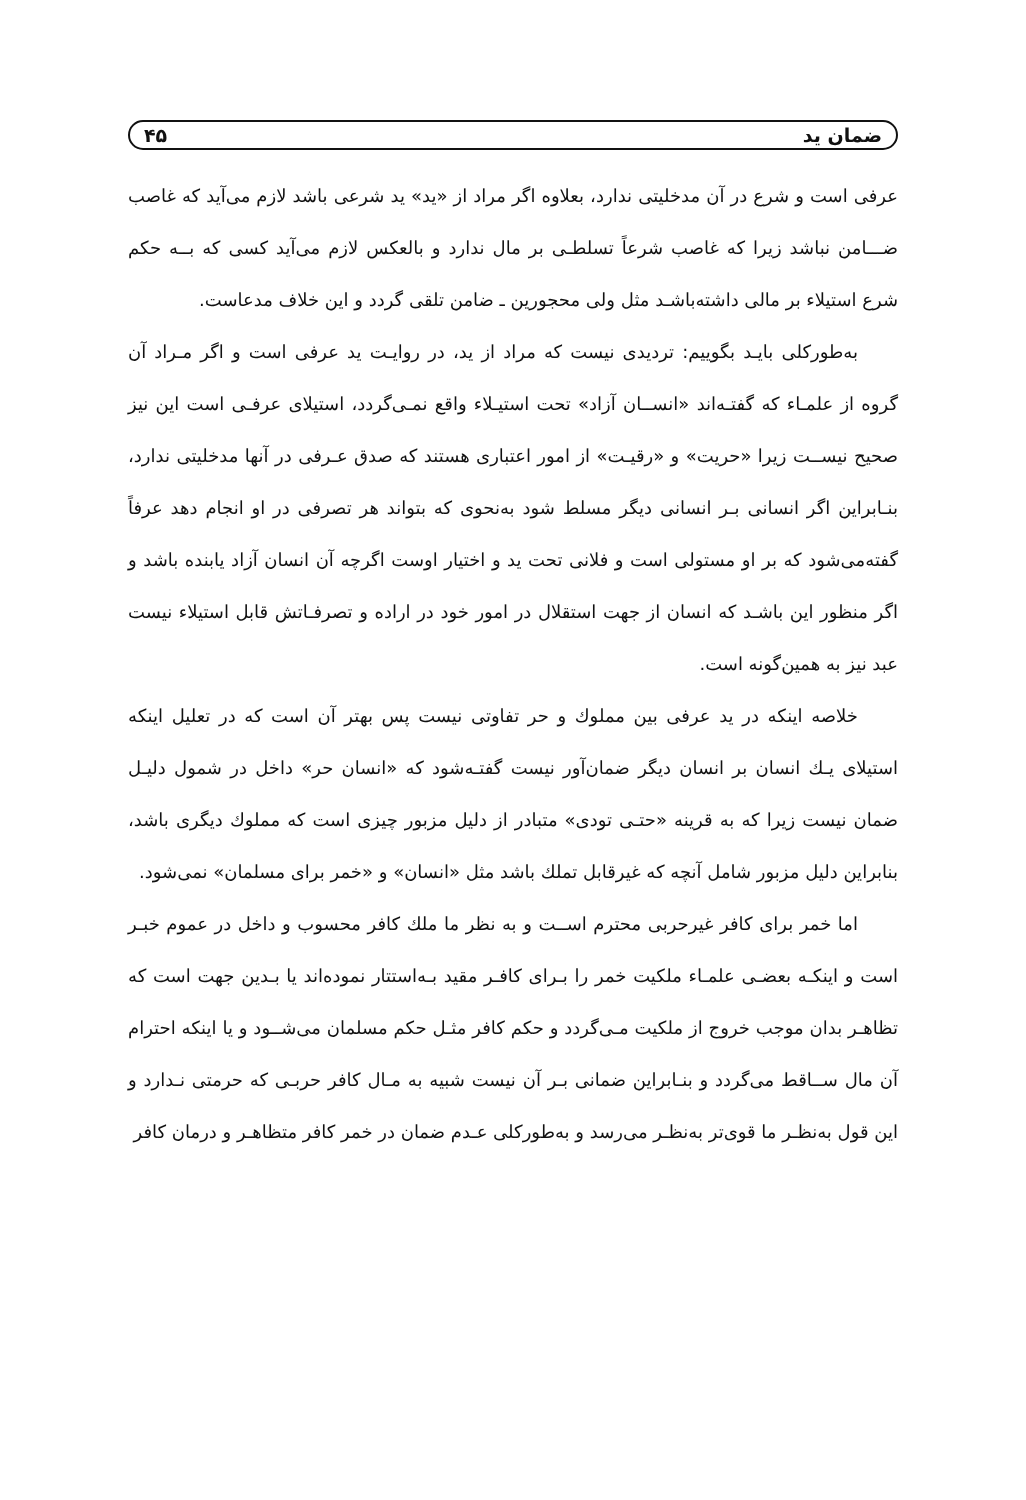ضمان ید ۴۵
عرفی است و شرع در آن مدخلیتی ندارد، بعلاوه اگر مراد از «ید» ید شرعی باشد لازم می‌آید که غاصب ضـــامن نباشد زیرا که غاصب شرعاً تسلطـی بر مال ندارد و بالعکس لازم می‌آید کسی که بــه حکم شرع استیلاء بر مالی داشته‌باشـد مثل ولی محجورین ـ ضامن تلقی گردد و این خلاف مدعاست.
به‌طورکلی بایـد بگوییم: تردیدی نیست که مراد از ید، در روایـت ید عرفی است و اگر مـراد آن گروه از علمـاء که گفتـه‌اند «انســان آزاد» تحت استیـلاء واقع نمـی‌گردد، استیلای عرفـی است این نیز صحیح نیســت زیرا «حریت» و «رقیـت» از امور اعتباری هستند که صدق عـرفی در آنها مدخلیتی ندارد، بنـابراین اگر انسانی بـر انسانی دیگر مسلط شود به‌نحوی که بتواند هر تصرفی در او انجام دهد عرفاً گفته‌می‌شود که بر او مستولی است و فلانی تحت ید و اختیار اوست اگرچه آن انسان آزاد یابنده باشد و اگر منظور این باشـد که انسان از جهت استقلال در امور خود در اراده و تصرفـاتش قابل استیلاء نیست عبد نیز به همین‌گونه است.
خلاصه اینکه در ید عرفی بین مملوك و حر تفاوتی نیست پس بهتر آن است که در تعلیل اینکه استیلای یـك انسان بر انسان دیگر ضمان‌آور نیست گفتـه‌شود که «انسان حر» داخل در شمول دلیـل ضمان نیست زیرا که به قرینه «حتـی تودی» متبادر از دلیل مزبور چیزی است که مملوك دیگری باشد، بنابراین دلیل مزبور شامل آنچه که غیرقابل تملك باشد مثل «انسان» و «خمر برای مسلمان» نمی‌شود.
اما خمر برای کافر غیرحربی محترم اســت و به نظر ما ملك کافر محسوب و داخل در عموم خبـر است و اینکـه بعضـی علمـاء ملکیت خمر را بـرای کافـر مقید بـه‌استتار نموده‌اند یا بـدین جهت است که تظاهـر بدان موجب خروج از ملکیت مـی‌گردد و حکم کافر مثـل حکم مسلمان می‌شــود و یا اینکه احترام آن مال ســاقط می‌گردد و بنـابراین ضمانی بـر آن نیست شبیه به مـال کافر حربـی که حرمتی نـدارد و این قول به‌نظـر ما قوی‌تر به‌نظـر می‌رسد و به‌طورکلی عـدم ضمان در خمر کافر متظاهـر و درمان کافر